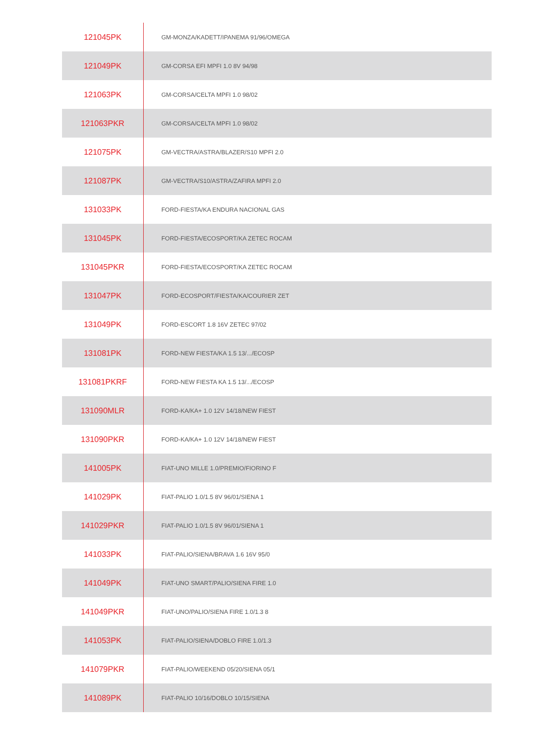| 121045PK | GM-MONZA/KADETT/IPANEMA 91/96/OMEGA |
| 121049PK | GM-CORSA EFI MPFI 1.0 8V 94/98 |
| 121063PK | GM-CORSA/CELTA MPFI 1.0 98/02 |
| 121063PKR | GM-CORSA/CELTA MPFI 1.0 98/02 |
| 121075PK | GM-VECTRA/ASTRA/BLAZER/S10 MPFI 2.0 |
| 121087PK | GM-VECTRA/S10/ASTRA/ZAFIRA MPFI 2.0 |
| 131033PK | FORD-FIESTA/KA ENDURA NACIONAL GAS |
| 131045PK | FORD-FIESTA/ECOSPORT/KA ZETEC ROCAM |
| 131045PKR | FORD-FIESTA/ECOSPORT/KA ZETEC ROCAM |
| 131047PK | FORD-ECOSPORT/FIESTA/KA/COURIER ZET |
| 131049PK | FORD-ESCORT 1.8 16V ZETEC 97/02 |
| 131081PK | FORD-NEW FIESTA/KA 1.5 13/.../ECOSP |
| 131081PKRF | FORD-NEW FIESTA KA 1.5 13/.../ECOSP |
| 131090MLR | FORD-KA/KA+ 1.0 12V 14/18/NEW FIEST |
| 131090PKR | FORD-KA/KA+ 1.0 12V 14/18/NEW FIEST |
| 141005PK | FIAT-UNO MILLE 1.0/PREMIO/FIORINO F |
| 141029PK | FIAT-PALIO 1.0/1.5 8V 96/01/SIENA 1 |
| 141029PKR | FIAT-PALIO 1.0/1.5 8V 96/01/SIENA 1 |
| 141033PK | FIAT-PALIO/SIENA/BRAVA 1.6 16V 95/0 |
| 141049PK | FIAT-UNO SMART/PALIO/SIENA FIRE 1.0 |
| 141049PKR | FIAT-UNO/PALIO/SIENA FIRE 1.0/1.3 8 |
| 141053PK | FIAT-PALIO/SIENA/DOBLO FIRE 1.0/1.3 |
| 141079PKR | FIAT-PALIO/WEEKEND 05/20/SIENA 05/1 |
| 141089PK | FIAT-PALIO 10/16/DOBLO 10/15/SIENA |